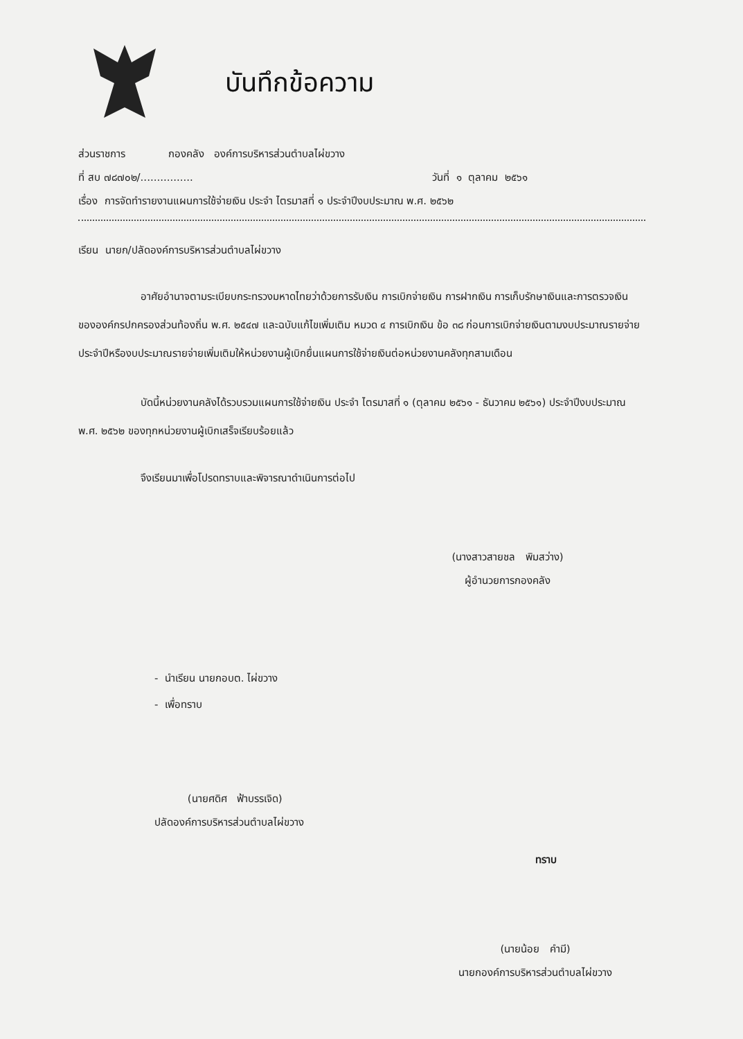บันทึกข้อความ
ส่วนราชการ กองคลัง องค์การบริหารส่วนตำบลไผ่ขวาง
ที่ สบ ๗๘๗๐๒/................ วันที่ ๑ ตุลาคม ๒๕๖๑
เรื่อง การจัดทำรายงานแผนการใช้จ่ายเงิน ประจำ ไตรมาสที่ ๑ ประจำปีงบประมาณ พ.ศ. ๒๕๖๒
เรียน นายก/ปลัดองค์การบริหารส่วนตำบลไผ่ขวาง
อาศัยอำนาจตามระเบียบกระทรวงมหาดไทยว่าด้วยการรับเงิน การเบิกจ่ายเงิน การฝากเงิน การเก็บรักษาเงินและการตรวจเงินขององค์กรปกครองส่วนท้องถิ่น พ.ศ. ๒๕๔๗ และฉบับแก้ไขเพิ่มเติม หมวด ๔ การเบิกเงิน ข้อ ๓๘ ก่อนการเบิกจ่ายเงินตามงบประมาณรายจ่ายประจำปีหรืองบประมาณรายจ่ายเพิ่มเติมให้หน่วยงานผู้เบิกยื่นแผนการใช้จ่ายเงินต่อหน่วยงานคลังทุกสามเดือน
บัดนี้หน่วยงานคลังได้รวบรวมแผนการใช้จ่ายเงิน ประจำ ไตรมาสที่ ๑ (ตุลาคม ๒๕๖๑ - ธันวาคม ๒๕๖๑) ประจำปีงบประมาณ พ.ศ. ๒๕๖๒ ของทุกหน่วยงานผู้เบิกเสร็จเรียบร้อยแล้ว
จึงเรียนมาเพื่อโปรดทราบและพิจารณาดำเนินการต่อไป
(นางสาวสายชล พิมสว่าง)
ผู้อำนวยการกองคลัง
- นำเรียน นายกอบต. ไผ่ขวาง
- เพื่อทราบ
(นายศดิศ ฟ้าบรรเจิด)
ปลัดองค์การบริหารส่วนตำบลไผ่ขวาง
ทราบ
(นายน้อย คำมี)
นายกองค์การบริหารส่วนตำบลไผ่ขวาง